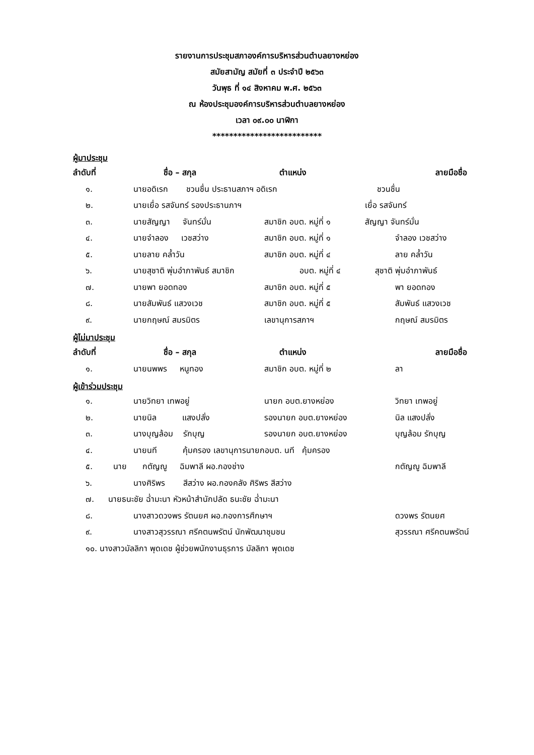รายงานการประชุมสภาองค์การบริหารส่วนตำบลยางหย่อง
สมัยสามัญ สมัยที่ ๓ ประจำปี ๒๕๖๓
วันพุธ ที่ ๑๔ สิงหาคม พ.ศ. ๒๕๖๓
ณ ห้องประชุมองค์การบริหารส่วนตำบลยางหย่อง
เวลา ๐๙.๐๐ นาฬิกา
**************************
ผู้มาประชุม
ลำดับที่ ชื่อ – สกุล ตำแหน่ง ลายมือชื่อ
๑. นายอดิเรก ชวนชื่น ประธานสภาฯ อดิเรก ชวนชื่น
๒. นายเยื่อ รสจันทร์ รองประธานภาฯ เยื่อ รสจันทร์
๓. นายสัญญา จันทร์มั่น สมาชิก อบต. หมู่ที่ ๑ สัญญา จันทร์มั่น
๔. นายจำลอง เวชสว่าง สมาชิก อบต. หมู่ที่ ๑ จำลอง เวชสว่าง
๕. นายลาย คล้ำวัน สมาชิก อบต. หมู่ที่ ๔ ลาย คล้ำวัน
๖. นายสุชาติ พุ่มอำภาพันธ์ สมาชิก อบต. หมู่ที่ ๔ สุชาติ พุ่มอำภาพันธ์
๗. นายพา ยอดทอง สมาชิก อบต. หมู่ที่ ๕ พา ยอดทอง
๘. นายสัมพันธ์ แสวงเวช สมาชิก อบต. หมู่ที่ ๕ สัมพันธ์ แสวงเวช
๙. นายกฤษณ์ สมรมิตร เลขานุการสภาฯ กฤษณ์ สมรมิตร
ผู้ไม่มาประชุม
ลำดับที่ ชื่อ – สกุล ตำแหน่ง ลายมือชื่อ
๑. นายนพพร หนูทอง สมาชิก อบต. หมู่ที่ ๒ ลา
ผู้เข้าร่วมประชุม
๑. นายวิทยา เทพอยู่ นายก อบต.ยางหย่อง วิทยา เทพอยู่
๒. นายนิล แสงปลั่ง รองนายก อบต.ยางหย่อง นิล แสงปลั่ง
๓. นางบุญล้อม รักบุญ รองนายก อบต.ยางหย่อง บุญล้อม รักบุญ
๔. นายนที คุ้มครอง เลขานุการนายกอบต. นที คุ้มครอง
๕. นาย กตัญญู ฉิมพาลี ผอ.กองช่าง กตัญญู ฉิมพาลี
๖. นางศิริพร สีสว่าง ผอ.กองคลัง ศิริพร สีสว่าง
๗. นายธนะชัย ฉ่ำมะนา หัวหน้าสำนักปลัด ธนะชัย ฉ่ำมะนา
๘. นางสาวดวงพร รัตนยศ ผอ.กองการศึกษาฯ ดวงพร รัตนยศ
๙. นางสาวสุวรรณา ศรีคตนพรัตน์ นักพัฒนาชุมชน สุวรรณา ศรีคตนพรัตน์
๑๐. นางสาวมัลลิกา พุดเดช ผู้ช่วยพนักงานธุรการ มัลลิกา พุดเดช